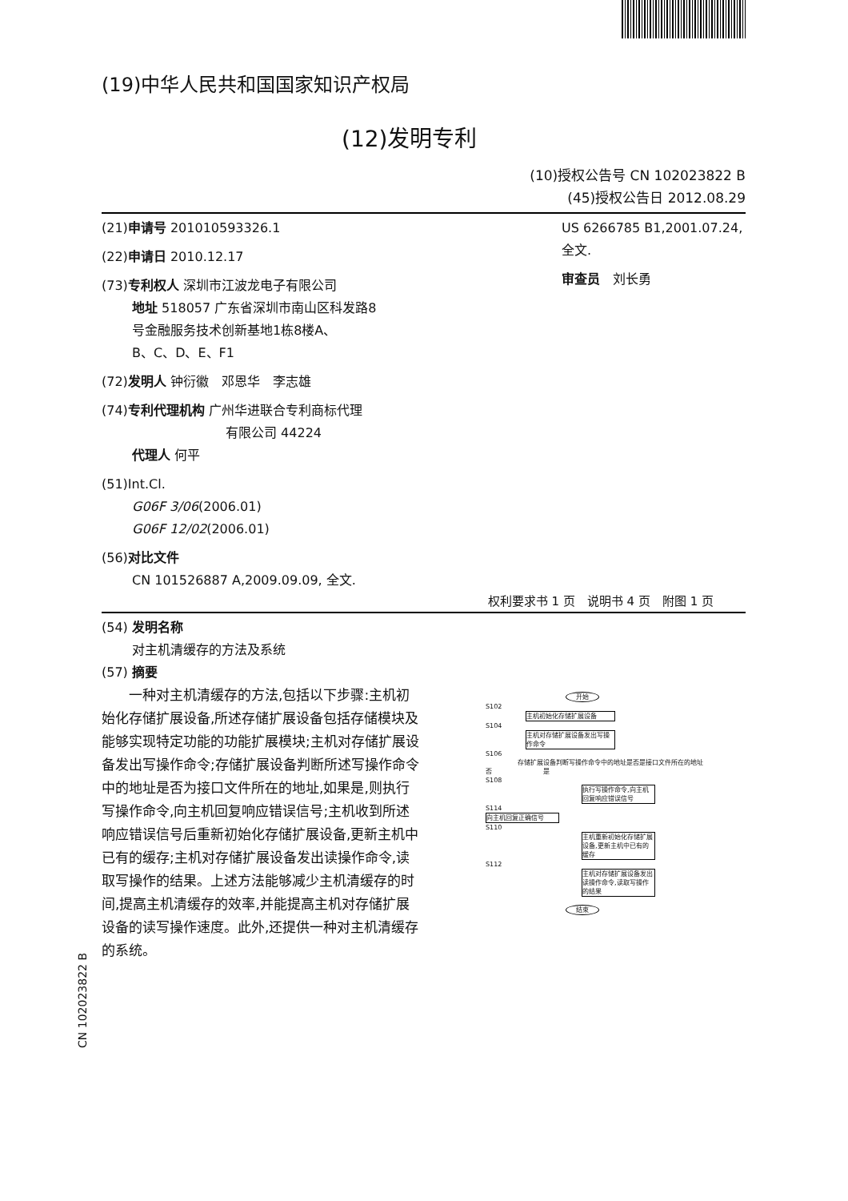(19)中华人民共和国国家知识产权局
(12)发明专利
(10)授权公告号 CN 102023822 B
(45)授权公告日 2012.08.29
(21)申请号 201010593326.1
(22)申请日 2010.12.17
(73)专利权人 深圳市江波龙电子有限公司
地址 518057 广东省深圳市南山区科发路8
号金融服务技术创新基地1栋8楼A、
B、C、D、E、F1
(72)发明人 钟衍徽　邓恩华　李志雄
(74)专利代理机构 广州华进联合专利商标代理
有限公司 44224
代理人 何平
(51)Int.Cl.
G06F 3/06(2006.01)
G06F 12/02(2006.01)
(56)对比文件
CN 101526887 A,2009.09.09, 全文.
US 6266785 B1,2001.07.24, 全文.
审查员　刘长勇
权利要求书 1 页　说明书 4 页　附图 1 页
(54) 发明名称
对主机清缓存的方法及系统
(57) 摘要
　　一种对主机清缓存的方法,包括以下步骤:主机初始化存储扩展设备,所述存储扩展设备包括存储模块及能够实现特定功能的功能扩展模块;主机对存储扩展设备发出写操作命令;存储扩展设备判断所述写操作命令中的地址是否为接口文件所在的地址,如果是,则执行写操作命令,向主机回复响应错误信号;主机收到所述响应错误信号后重新初始化存储扩展设备,更新主机中已有的缓存;主机对存储扩展设备发出读操作命令,读取写操作的结果。上述方法能够减少主机清缓存的时间,提高主机清缓存的效率,并能提高主机对存储扩展设备的读写操作速度。此外,还提供一种对主机清缓存的系统。
开始
S102
主机初始化存储扩展设备
S104
主机对存储扩展设备发出写操作命令
S106
存储扩展设备判断写操作命令中的地址是否是接口文件所在的地址
否　　　　　　　　是
S108
执行写操作命令,向主机回复响应错误信号
S114
向主机回复正确信号
S110
主机重新初始化存储扩展设备,更新主机中已有的缓存
S112
主机对存储扩展设备发出读操作命令,读取写操作的结果
结束
CN 102023822 B